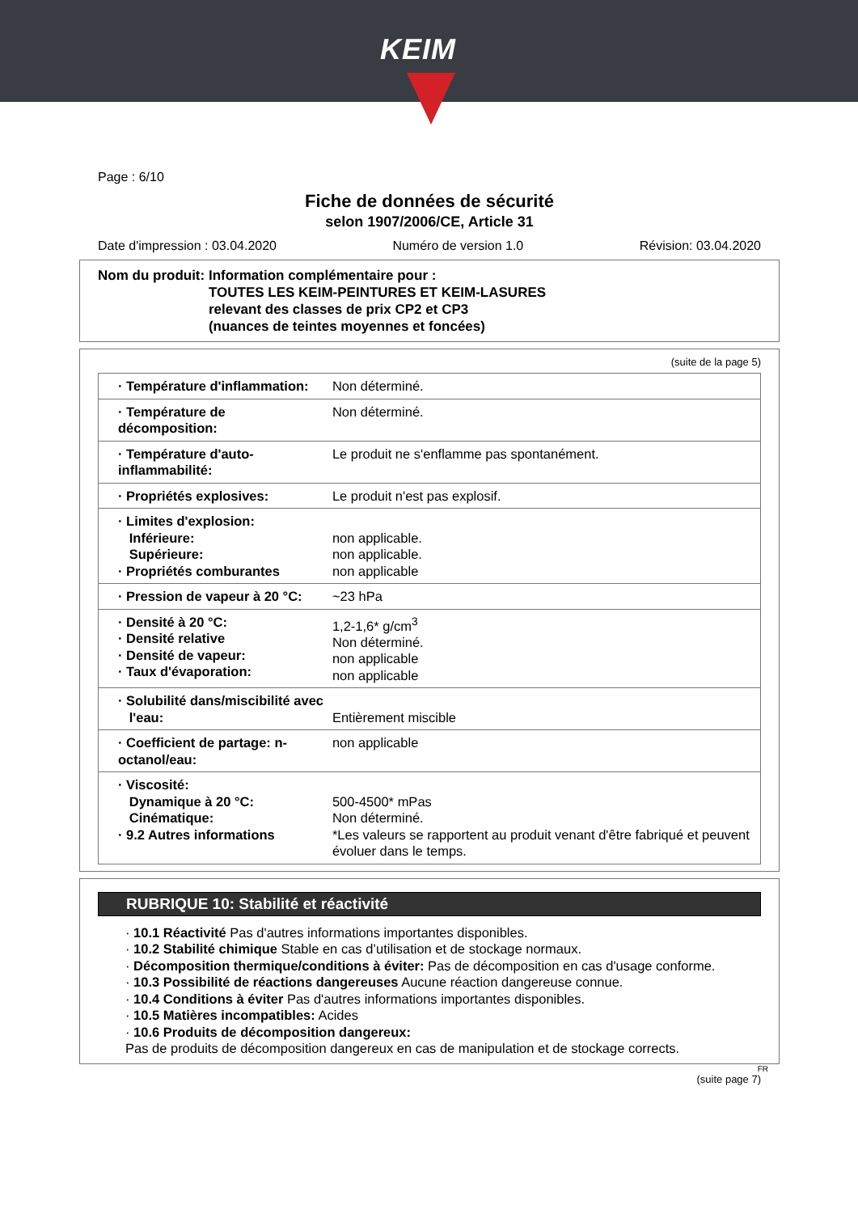KEIM
Page : 6/10
Fiche de données de sécurité
selon 1907/2006/CE, Article 31
Date d'impression : 03.04.2020 Numéro de version 1.0 Révision: 03.04.2020
Nom du produit: Information complémentaire pour :
TOUTES LES KEIM-PEINTURES ET KEIM-LASURES
relevant des classes de prix CP2 et CP3
(nuances de teintes moyennes et foncées)
(suite de la page 5)
| · Température d'inflammation: | Non déterminé. |
| · Température de décomposition: | Non déterminé. |
| · Température d'auto-inflammabilité: | Le produit ne s'enflamme pas spontanément. |
| · Propriétés explosives: | Le produit n'est pas explosif. |
| · Limites d'explosion: Inférieure: Supérieure: · Propriétés comburantes | non applicable. non applicable. non applicable |
| · Pression de vapeur à 20 °C: | ~23 hPa |
| · Densité à 20 °C: · Densité relative · Densité de vapeur: · Taux d'évaporation: | 1,2-1,6* g/cm<sup>3</sup> Non déterminé. non applicable non applicable |
| · Solubilité dans/miscibilité avec l'eau: | Entièrement miscible |
| · Coefficient de partage: n-octanol/eau: | non applicable |
| · Viscosité: Dynamique à 20 °C: Cinématique: · 9.2 Autres informations | 500-4500* mPas Non déterminé. *Les valeurs se rapportent au produit venant d'être fabriqué et peuvent évoluer dans le temps. |
RUBRIQUE 10: Stabilité et réactivité
· 10.1 Réactivité Pas d'autres informations importantes disponibles.
· 10.2 Stabilité chimique Stable en cas d’utilisation et de stockage normaux.
· Décomposition thermique/conditions à éviter: Pas de décomposition en cas d'usage conforme.
· 10.3 Possibilité de réactions dangereuses Aucune réaction dangereuse connue.
· 10.4 Conditions à éviter Pas d'autres informations importantes disponibles.
· 10.5 Matières incompatibles: Acides
· 10.6 Produits de décomposition dangereux:
Pas de produits de décomposition dangereux en cas de manipulation et de stockage corrects.
FR
(suite page 7)